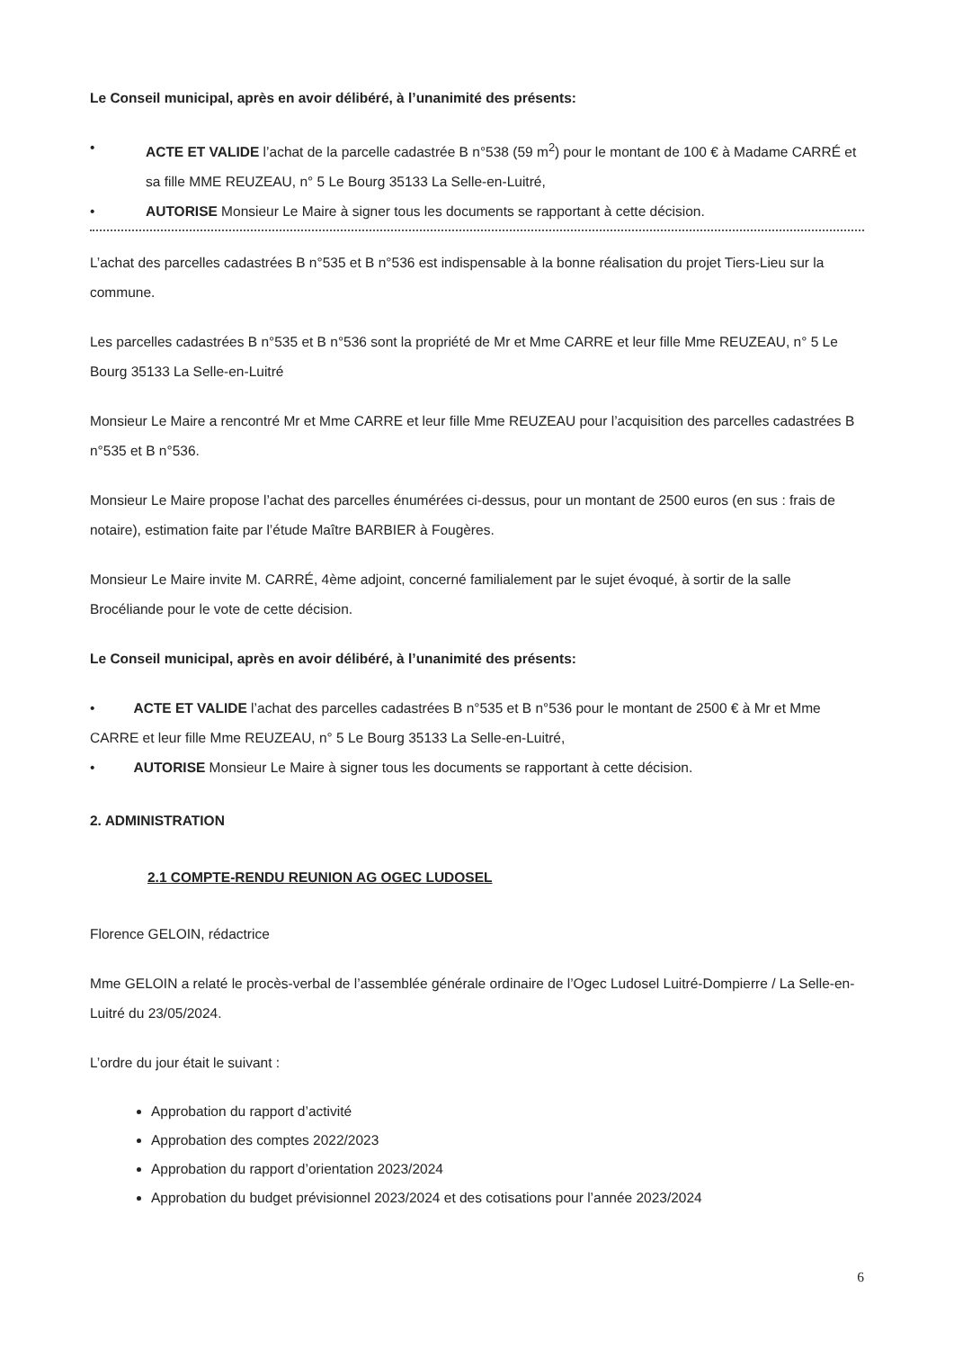Le Conseil municipal, après en avoir délibéré, à l’unanimité des présents:
• ACTE ET VALIDE l’achat de la parcelle cadastrée B n°538 (59 m<sup>2</sup>) pour le montant de 100 € à Madame CARRÉ et sa fille MME REUZEAU, n° 5 Le Bourg 35133 La Selle-en-Luitré,
• AUTORISE Monsieur Le Maire à signer tous les documents se rapportant à cette décision.
L’achat des parcelles cadastrées B n°535 et B n°536 est indispensable à la bonne réalisation du projet Tiers-Lieu sur la commune.
Les parcelles cadastrées B n°535 et B n°536 sont la propriété de Mr et Mme CARRE et leur fille Mme REUZEAU, n° 5 Le Bourg 35133 La Selle-en-Luitré
Monsieur Le Maire a rencontré Mr et Mme CARRE et leur fille Mme REUZEAU pour l’acquisition des parcelles cadastrées B n°535 et B n°536.
Monsieur Le Maire propose l’achat des parcelles énumérées ci-dessus, pour un montant de 2500 euros (en sus : frais de notaire), estimation faite par l’étude Maître BARBIER à Fougères.
Monsieur Le Maire invite M. CARRÉ, 4ème adjoint, concerné familialement par le sujet évoqué, à sortir de la salle Brocéliande pour le vote de cette décision.
Le Conseil municipal, après en avoir délibéré, à l’unanimité des présents:
• ACTE ET VALIDE l’achat des parcelles cadastrées B n°535 et B n°536 pour le montant de 2500 € à Mr et Mme CARRE et leur fille Mme REUZEAU, n° 5 Le Bourg 35133 La Selle-en-Luitré,
• AUTORISE Monsieur Le Maire à signer tous les documents se rapportant à cette décision.
2. ADMINISTRATION
2.1 COMPTE-RENDU REUNION AG OGEC LUDOSEL
Florence GELOIN, rédactrice
Mme GELOIN a relaté le procès-verbal de l’assemblée générale ordinaire de l’Ogec Ludosel Luitré-Dompierre / La Selle-en-Luitré du 23/05/2024.
L’ordre du jour était le suivant :
Approbation du rapport d’activité
Approbation des comptes 2022/2023
Approbation du rapport d’orientation 2023/2024
Approbation du budget prévisionnel 2023/2024 et des cotisations pour l’année 2023/2024
6